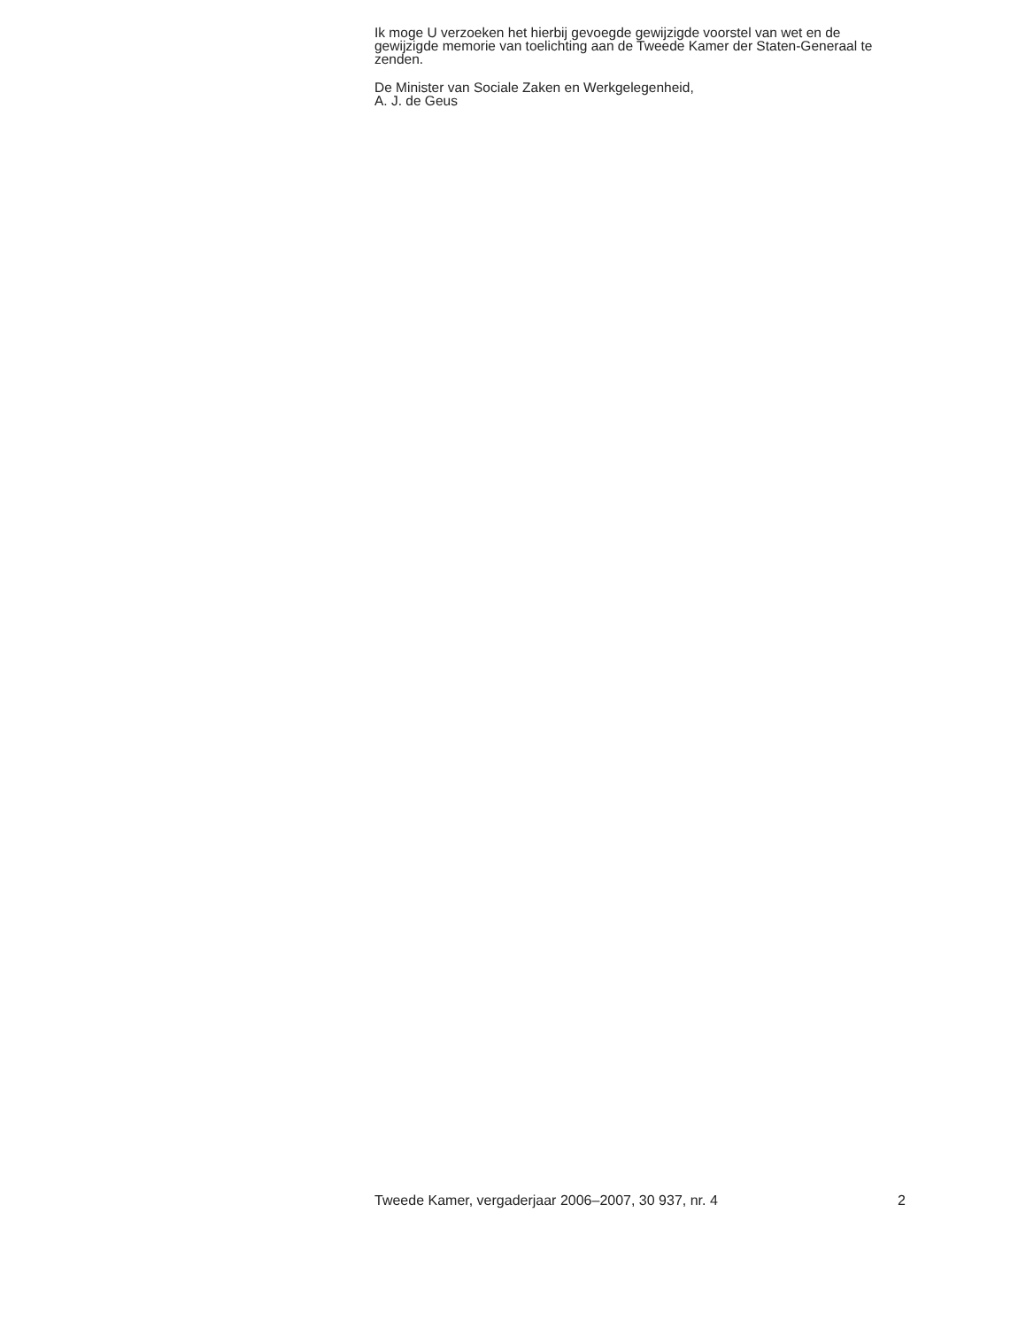Ik moge U verzoeken het hierbij gevoegde gewijzigde voorstel van wet en de gewijzigde memorie van toelichting aan de Tweede Kamer der Staten-Generaal te zenden.
De Minister van Sociale Zaken en Werkgelegenheid,
A. J. de Geus
Tweede Kamer, vergaderjaar 2006–2007, 30 937, nr. 4 2